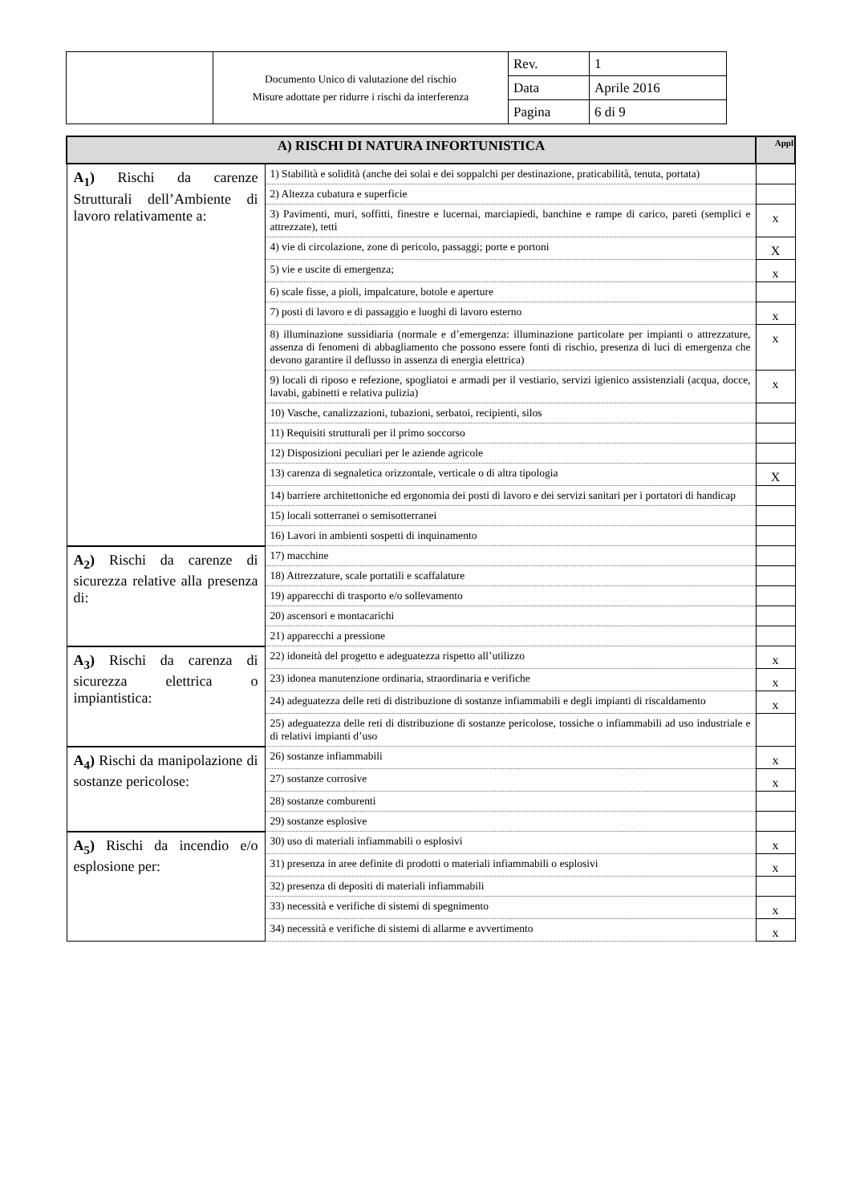| | Documento Unico di valutazione del rischio Misure adottate per ridurre i rischi da interferenza | Rev. | 1 |
| | | Data | Aprile 2016 |
| | | Pagina | 6 di 9 |
| A) RISCHI DI NATURA INFORTUNISTICA | | Appl |
| --- | --- | --- |
| A<sub>1</sub>) Rischi da carenze Strutturali dell’Ambiente di lavoro relativamente a: | 1) Stabilità e solidità (anche dei solai e dei soppalchi per destinazione, praticabilità, tenuta, portata) | |
| | 2) Altezza cubatura e superficie | |
| | 3) Pavimenti, muri, soffitti, finestre e lucernai, marciapiedi, banchine e rampe di carico, pareti (semplici e attrezzate), tetti | x |
| | 4) vie di circolazione, zone di pericolo, passaggi; porte e portoni | X |
| | 5) vie e uscite di emergenza; | x |
| | 6) scale fisse, a pioli, impalcature, botole e aperture | |
| | 7) posti di lavoro e di passaggio e luoghi di lavoro esterno | x |
| | 8) illuminazione sussidiaria (normale e d’emergenza: illuminazione particolare per impianti o attrezzature, assenza di fenomeni di abbagliamento che possono essere fonti di rischio, presenza di luci di emergenza che devono garantire il deflusso in assenza di energia elettrica) | x |
| | 9) locali di riposo e refezione, spogliatoi e armadi per il vestiario, servizi igienico assistenziali (acqua, docce, lavabi, gabinetti e relativa pulizia) | x |
| | 10) Vasche, canalizzazioni, tubazioni, serbatoi, recipienti, silos | |
| | 11) Requisiti strutturali per il primo soccorso | |
| | 12) Disposizioni peculiari per le aziende agricole | |
| | 13) carenza di segnaletica orizzontale, verticale o di altra tipologia | X |
| | 14) barriere architettoniche ed ergonomia dei posti di lavoro e dei servizi sanitari per i portatori di handicap | |
| | 15) locali sotterranei o semisotterranei | |
| | 16) Lavori in ambienti sospetti di inquinamento | |
| A<sub>2</sub>) Rischi da carenze di sicurezza relative alla presenza di: | 17) macchine | |
| | 18) Attrezzature, scale portatili e scaffalature | |
| | 19) apparecchi di trasporto e/o sollevamento | |
| | 20) ascensori e montacarichi | |
| | 21) apparecchi a pressione | |
| A<sub>3</sub>) Rischi da carenza di sicurezza elettrica o impiantistica: | 22) idoneità del progetto e adeguatezza rispetto all’utilizzo | x |
| | 23) idonea manutenzione ordinaria, straordinaria e verifiche | x |
| | 24) adeguatezza delle reti di distribuzione di sostanze infiammabili e degli impianti di riscaldamento | x |
| | 25) adeguatezza delle reti di distribuzione di sostanze pericolose, tossiche o infiammabili ad uso industriale e di relativi impianti d’uso | |
| A<sub>4</sub>) Rischi da manipolazione di sostanze pericolose: | 26) sostanze infiammabili | x |
| | 27) sostanze corrosive | x |
| | 28) sostanze comburenti | |
| | 29) sostanze esplosive | |
| A<sub>5</sub>) Rischi da incendio e/o esplosione per: | 30) uso di materiali infiammabili o esplosivi | x |
| | 31) presenza in aree definite di prodotti o materiali infiammabili o esplosivi | x |
| | 32) presenza di depositi di materiali infiammabili | |
| | 33) necessità e verifiche di sistemi di spegnimento | x |
| | 34) necessità e verifiche di sistemi di allarme e avvertimento | x |